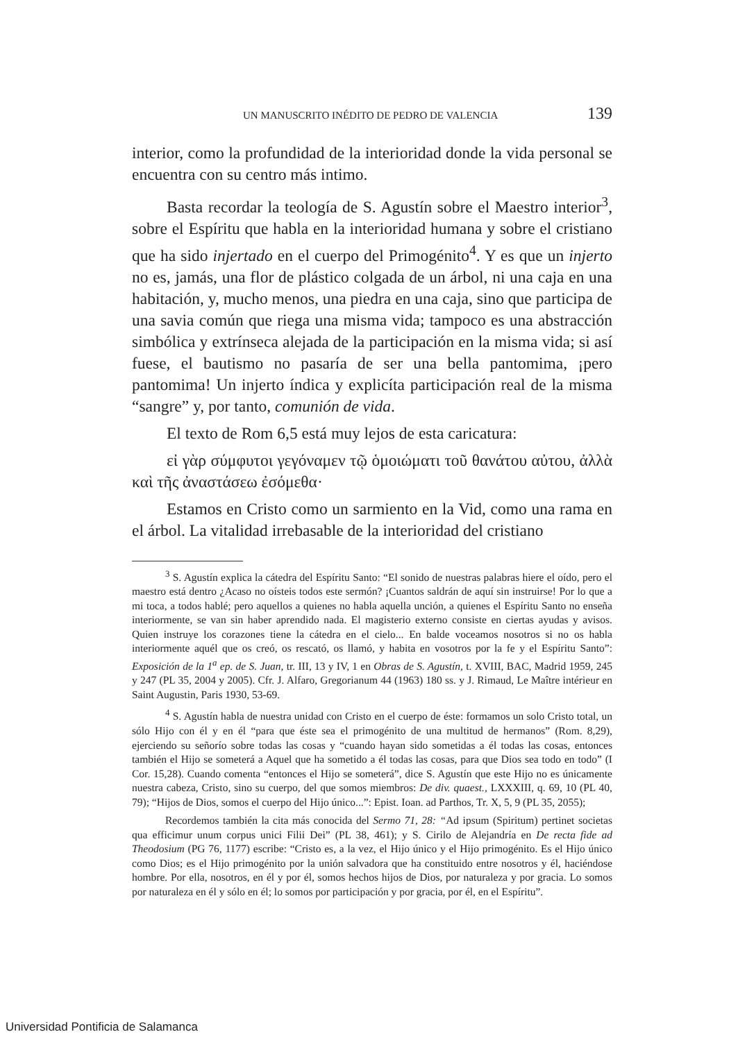UN MANUSCRITO INÉDITO DE PEDRO DE VALENCIA 139
interior, como la profundidad de la interioridad donde la vida personal se encuentra con su centro más intimo.
Basta recordar la teología de S. Agustín sobre el Maestro interior<sup>3</sup>, sobre el Espíritu que habla en la interioridad humana y sobre el cristiano que ha sido injertado en el cuerpo del Primogénito<sup>4</sup>. Y es que un injerto no es, jamás, una flor de plástico colgada de un árbol, ni una caja en una habitación, y, mucho menos, una piedra en una caja, sino que participa de una savia común que riega una misma vida; tampoco es una abstracción simbólica y extrínseca alejada de la participación en la misma vida; si así fuese, el bautismo no pasaría de ser una bella pantomima, ¡pero pantomima! Un injerto índica y explicíta participación real de la misma “sangre” y, por tanto, comunión de vida.
El texto de Rom 6,5 está muy lejos de esta caricatura:
εἰ γὰρ σύμφυτοι γεγόναμεν τῷ ὁμοιώματι τοῦ θανάτου αὐτου, ἀλλὰ καὶ τῆς ἀναστάσεω ἐσόμεθα·
Estamos en Cristo como un sarmiento en la Vid, como una rama en el árbol. La vitalidad irrebasable de la interioridad del cristiano
<sup>3</sup> S. Agustín explica la cátedra del Espíritu Santo: “El sonido de nuestras palabras hiere el oído, pero el maestro está dentro ¿Acaso no oísteis todos este sermón? ¡Cuantos saldrán de aquí sin instruirse! Por lo que a mi toca, a todos hablé; pero aquellos a quienes no habla aquella unción, a quienes el Espíritu Santo no enseña interiormente, se van sin haber aprendido nada. El magisterio externo consiste en ciertas ayudas y avisos. Quien instruye los corazones tiene la cátedra en el cielo... En balde voceamos nosotros si no os habla interiormente aquél que os creó, os rescató, os llamó, y habita en vosotros por la fe y el Espíritu Santo”: Exposición de la 1<sup>a</sup> ep. de S. Juan, tr. III, 13 y IV, 1 en Obras de S. Agustín, t. XVIII, BAC, Madrid 1959, 245 y 247 (PL 35, 2004 y 2005). Cfr. J. Alfaro, Gregorianum 44 (1963) 180 ss. y J. Rimaud, Le Maître intérieur en Saint Augustin, Paris 1930, 53-69.
<sup>4</sup> S. Agustín habla de nuestra unidad con Cristo en el cuerpo de éste: formamos un solo Cristo total, un sólo Hijo con él y en él “para que éste sea el primogénito de una multitud de hermanos” (Rom. 8,29), ejerciendo su señorío sobre todas las cosas y “cuando hayan sido sometidas a él todas las cosas, entonces también el Hijo se someterá a Aquel que ha sometido a él todas las cosas, para que Dios sea todo en todo” (I Cor. 15,28). Cuando comenta “entonces el Hijo se someterá”, dice S. Agustín que este Hijo no es únicamente nuestra cabeza, Cristo, sino su cuerpo, del que somos miembros: De div. quaest., LXXXIII, q. 69, 10 (PL 40, 79); “Hijos de Dios, somos el cuerpo del Hijo único...”: Epist. Ioan. ad Parthos, Tr. X, 5, 9 (PL 35, 2055);
Recordemos también la cita más conocida del Sermo 71, 28: “Ad ipsum (Spiritum) pertinet societas qua efficimur unum corpus unici Filii Dei” (PL 38, 461); y S. Cirilo de Alejandría en De recta fide ad Theodosium (PG 76, 1177) escribe: “Cristo es, a la vez, el Hijo único y el Hijo primogénito. Es el Hijo único como Dios; es el Hijo primogénito por la unión salvadora que ha constituido entre nosotros y él, haciéndose hombre. Por ella, nosotros, en él y por él, somos hechos hijos de Dios, por naturaleza y por gracia. Lo somos por naturaleza en él y sólo en él; lo somos por participación y por gracia, por él, en el Espíritu”.
Universidad Pontificia de Salamanca